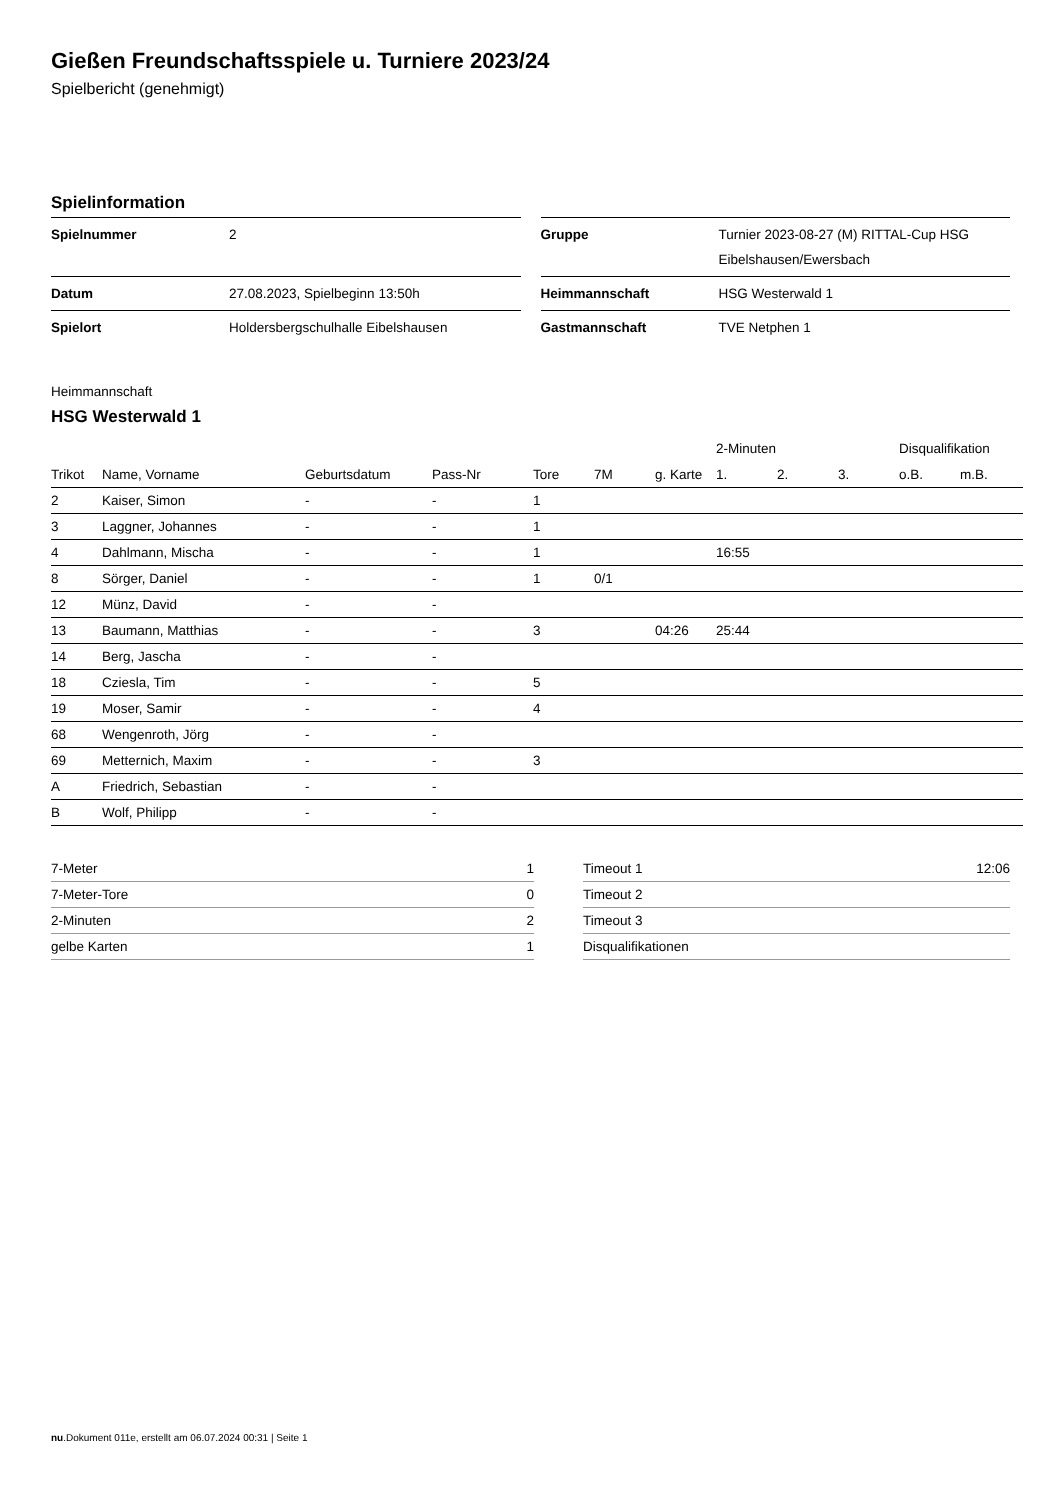Gießen Freundschaftsspiele u. Turniere 2023/24
Spielbericht (genehmigt)
Spielinformation
| Spielnummer | 2 |
| Datum | 27.08.2023, Spielbeginn 13:50h |
| Spielort | Holdersbergschulhalle Eibelshausen |
| Gruppe | Turnier 2023-08-27 (M) RITTAL-Cup HSG Eibelshausen/Ewersbach |
| Heimmannschaft | HSG Westerwald 1 |
| Gastmannschaft | TVE Netphen 1 |
Heimmannschaft
HSG Westerwald 1
| | | | | | | | 2-Minuten | | | Disqualifikation | |
| --- | --- | --- | --- | --- | --- | --- | --- | --- | --- | --- | --- |
| Trikot | Name, Vorname | Geburtsdatum | Pass-Nr | Tore | 7M | g. Karte | 1. | 2. | 3. | o.B. | m.B. |
| 2 | Kaiser, Simon | - | - | 1 | | | | | | | |
| 3 | Laggner, Johannes | - | - | 1 | | | | | | | |
| 4 | Dahlmann, Mischa | - | - | 1 | | | 16:55 | | | | |
| 8 | Sörger, Daniel | - | - | 1 | 0/1 | | | | | | |
| 12 | Münz, David | - | - | | | | | | | | |
| 13 | Baumann, Matthias | - | - | 3 | | 04:26 | 25:44 | | | | |
| 14 | Berg, Jascha | - | - | | | | | | | | |
| 18 | Cziesla, Tim | - | - | 5 | | | | | | | |
| 19 | Moser, Samir | - | - | 4 | | | | | | | |
| 68 | Wengenroth, Jörg | - | - | | | | | | | | |
| 69 | Metternich, Maxim | - | - | 3 | | | | | | | |
| A | Friedrich, Sebastian | - | - | | | | | | | | |
| B | Wolf, Philipp | - | - | | | | | | | | |
| 7-Meter | 1 |
| 7-Meter-Tore | 0 |
| 2-Minuten | 2 |
| gelbe Karten | 1 |
| Timeout 1 | 12:06 |
| Timeout 2 | |
| Timeout 3 | |
| Disqualifikationen | |
nu.Dokument 011e, erstellt am 06.07.2024 00:31 | Seite 1